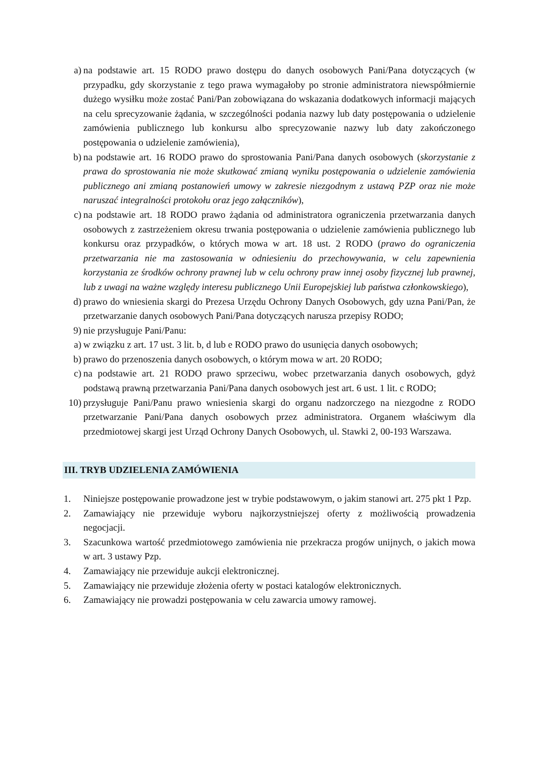a) na podstawie art. 15 RODO prawo dostępu do danych osobowych Pani/Pana dotyczących (w przypadku, gdy skorzystanie z tego prawa wymagałoby po stronie administratora niewspółmiernie dużego wysiłku może zostać Pani/Pan zobowiązana do wskazania dodatkowych informacji mających na celu sprecyzowanie żądania, w szczególności podania nazwy lub daty postępowania o udzielenie zamówienia publicznego lub konkursu albo sprecyzowanie nazwy lub daty zakończonego postępowania o udzielenie zamówienia),
b) na podstawie art. 16 RODO prawo do sprostowania Pani/Pana danych osobowych (skorzystanie z prawa do sprostowania nie może skutkować zmianą wyniku postępowania o udzielenie zamówienia publicznego ani zmianą postanowień umowy w zakresie niezgodnym z ustawą PZP oraz nie może naruszać integralności protokołu oraz jego załączników),
c) na podstawie art. 18 RODO prawo żądania od administratora ograniczenia przetwarzania danych osobowych z zastrzeżeniem okresu trwania postępowania o udzielenie zamówienia publicznego lub konkursu oraz przypadków, o których mowa w art. 18 ust. 2 RODO (prawo do ograniczenia przetwarzania nie ma zastosowania w odniesieniu do przechowywania, w celu zapewnienia korzystania ze środków ochrony prawnej lub w celu ochrony praw innej osoby fizycznej lub prawnej, lub z uwagi na ważne względy interesu publicznego Unii Europejskiej lub państwa członkowskiego),
d) prawo do wniesienia skargi do Prezesa Urzędu Ochrony Danych Osobowych, gdy uzna Pani/Pan, że przetwarzanie danych osobowych Pani/Pana dotyczących narusza przepisy RODO;
9) nie przysługuje Pani/Panu:
a) w związku z art. 17 ust. 3 lit. b, d lub e RODO prawo do usunięcia danych osobowych;
b) prawo do przenoszenia danych osobowych, o którym mowa w art. 20 RODO;
c) na podstawie art. 21 RODO prawo sprzeciwu, wobec przetwarzania danych osobowych, gdyż podstawą prawną przetwarzania Pani/Pana danych osobowych jest art. 6 ust. 1 lit. c RODO;
10) przysługuje Pani/Panu prawo wniesienia skargi do organu nadzorczego na niezgodne z RODO przetwarzanie Pani/Pana danych osobowych przez administratora. Organem właściwym dla przedmiotowej skargi jest Urząd Ochrony Danych Osobowych, ul. Stawki 2, 00-193 Warszawa.
III. TRYB UDZIELENIA ZAMÓWIENIA
1. Niniejsze postępowanie prowadzone jest w trybie podstawowym, o jakim stanowi art. 275 pkt 1 Pzp.
2. Zamawiający nie przewiduje wyboru najkorzystniejszej oferty z możliwością prowadzenia negocjacji.
3. Szacunkowa wartość przedmiotowego zamówienia nie przekracza progów unijnych, o jakich mowa w art. 3 ustawy Pzp.
4. Zamawiający nie przewiduje aukcji elektronicznej.
5. Zamawiający nie przewiduje złożenia oferty w postaci katalogów elektronicznych.
6. Zamawiający nie prowadzi postępowania w celu zawarcia umowy ramowej.